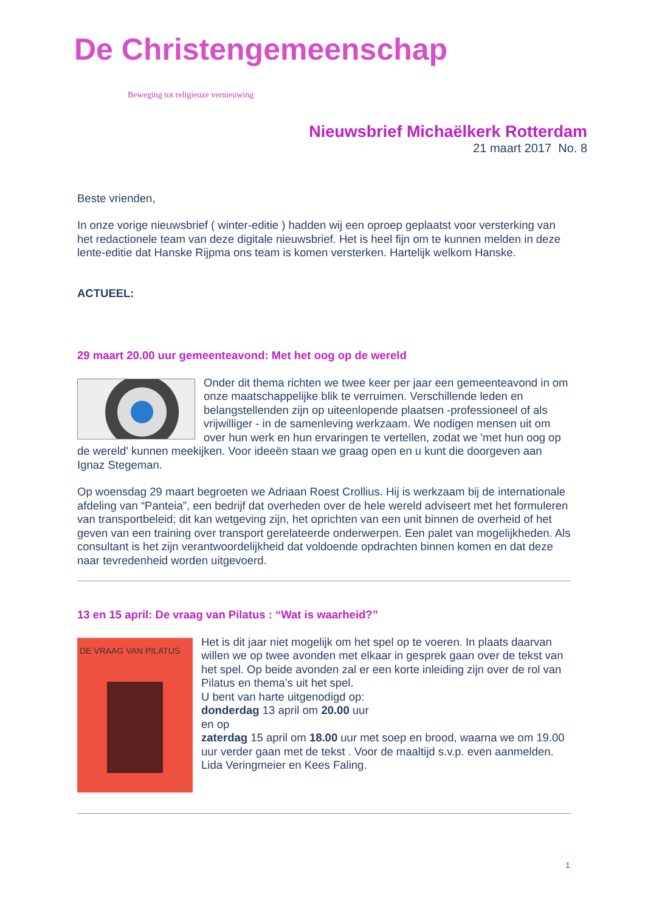De Christengemeenschap
Beweging tot religieuze vernieuwing
Nieuwsbrief Michaëlkerk Rotterdam
21 maart 2017 No. 8
Beste vrienden,
In onze vorige nieuwsbrief ( winter-editie ) hadden wij een oproep geplaatst voor versterking van het redactionele team van deze digitale nieuwsbrief. Het is heel fijn om te kunnen melden in deze lente-editie dat Hanske Rijpma ons team is komen versterken. Hartelijk welkom Hanske.
ACTUEEL:
29 maart 20.00 uur gemeenteavond: Met het oog op de wereld
Onder dit thema richten we twee keer per jaar een gemeenteavond in om onze maatschappelijke blik te verruimen. Verschillende leden en belangstellenden zijn op uiteenlopende plaatsen -professioneel of als vrijwilliger - in de samenleving werkzaam. We nodigen mensen uit om over hun werk en hun ervaringen te vertellen, zodat we 'met hun oog op de wereld' kunnen meekijken. Voor ideeën staan we graag open en u kunt die doorgeven aan Ignaz Stegeman.
Op woensdag 29 maart begroeten we Adriaan Roest Crollius. Hij is werkzaam bij de internationale afdeling van “Panteia”, een bedrijf dat overheden over de hele wereld adviseert met het formuleren van transportbeleid; dit kan wetgeving zijn, het oprichten van een unit binnen de overheid of het geven van een training over transport gerelateerde onderwerpen. Een palet van mogelijkheden. Als consultant is het zijn verantwoordelijkheid dat voldoende opdrachten binnen komen en dat deze naar tevredenheid worden uitgevoerd.
13 en 15 april: De vraag van Pilatus : “Wat is waarheid?”
DE VRAAG VAN PILATUS
Het is dit jaar niet mogelijk om het spel op te voeren. In plaats daarvan willen we op twee avonden met elkaar in gesprek gaan over de tekst van het spel. Op beide avonden zal er een korte inleiding zijn over de rol van Pilatus en thema’s uit het spel.
U bent van harte uitgenodigd op:
donderdag 13 april om 20.00 uur
en op
zaterdag 15 april om 18.00 uur met soep en brood, waarna we om 19.00 uur verder gaan met de tekst . Voor de maaltijd s.v.p. even aanmelden.
Lida Veringmeier en Kees Faling.
1